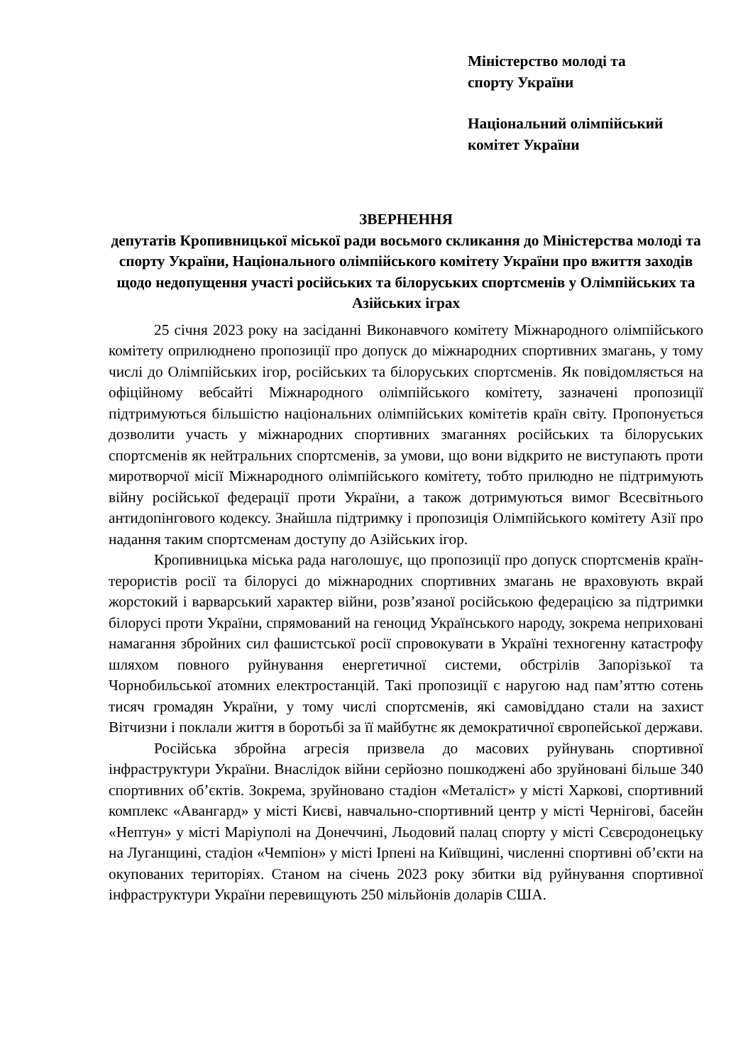Міністерство молоді та
спорту України
Національний олімпійський
комітет України
ЗВЕРНЕННЯ
депутатів Кропивницької міської ради восьмого скликання до Міністерства молоді та спорту України, Національного олімпійського комітету України про вжиття заходів щодо недопущення участі російських та білоруських спортсменів у Олімпійських та Азійських іграх
25 січня 2023 року на засіданні Виконавчого комітету Міжнародного олімпійського комітету оприлюднено пропозиції про допуск до міжнародних спортивних змагань, у тому числі до Олімпійських ігор, російських та білоруських спортсменів. Як повідомляється на офіційному вебсайті Міжнародного олімпійського комітету, зазначені пропозиції підтримуються більшістю національних олімпійських комітетів країн світу. Пропонується дозволити участь у міжнародних спортивних змаганнях російських та білоруських спортсменів як нейтральних спортсменів, за умови, що вони відкрито не виступають проти миротворчої місії Міжнародного олімпійського комітету, тобто прилюдно не підтримують війну російської федерації проти України, а також дотримуються вимог Всесвітнього антидопінгового кодексу. Знайшла підтримку і пропозиція Олімпійського комітету Азії про надання таким спортсменам доступу до Азійських ігор.
Кропивницька міська рада наголошує, що пропозиції про допуск спортсменів країн-терористів росії та білорусі до міжнародних спортивних змагань не враховують вкрай жорстокий і варварський характер війни, розв’язаної російською федерацією за підтримки білорусі проти України, спрямований на геноцид Українського народу, зокрема неприховані намагання збройних сил фашистської росії спровокувати в Україні техногенну катастрофу шляхом повного руйнування енергетичної системи, обстрілів Запорізької та Чорнобильської атомних електростанцій. Такі пропозиції є наругою над пам’яттю сотень тисяч громадян України, у тому числі спортсменів, які самовіддано стали на захист Вітчизни і поклали життя в боротьбі за її майбутнє як демократичної європейської держави.
Російська збройна агресія призвела до масових руйнувань спортивної інфраструктури України. Внаслідок війни серйозно пошкоджені або зруйновані більше 340 спортивних об’єктів. Зокрема, зруйновано стадіон «Металіст» у місті Харкові, спортивний комплекс «Авангард» у місті Києві, навчально-спортивний центр у місті Чернігові, басейн «Нептун» у місті Маріуполі на Донеччині, Льодовий палац спорту у місті Сєвєродонецьку на Луганщині, стадіон «Чемпіон» у місті Ірпені на Київщині, численні спортивні об’єкти на окупованих територіях. Станом на січень 2023 року збитки від руйнування спортивної інфраструктури України перевищують 250 мільйонів доларів США.